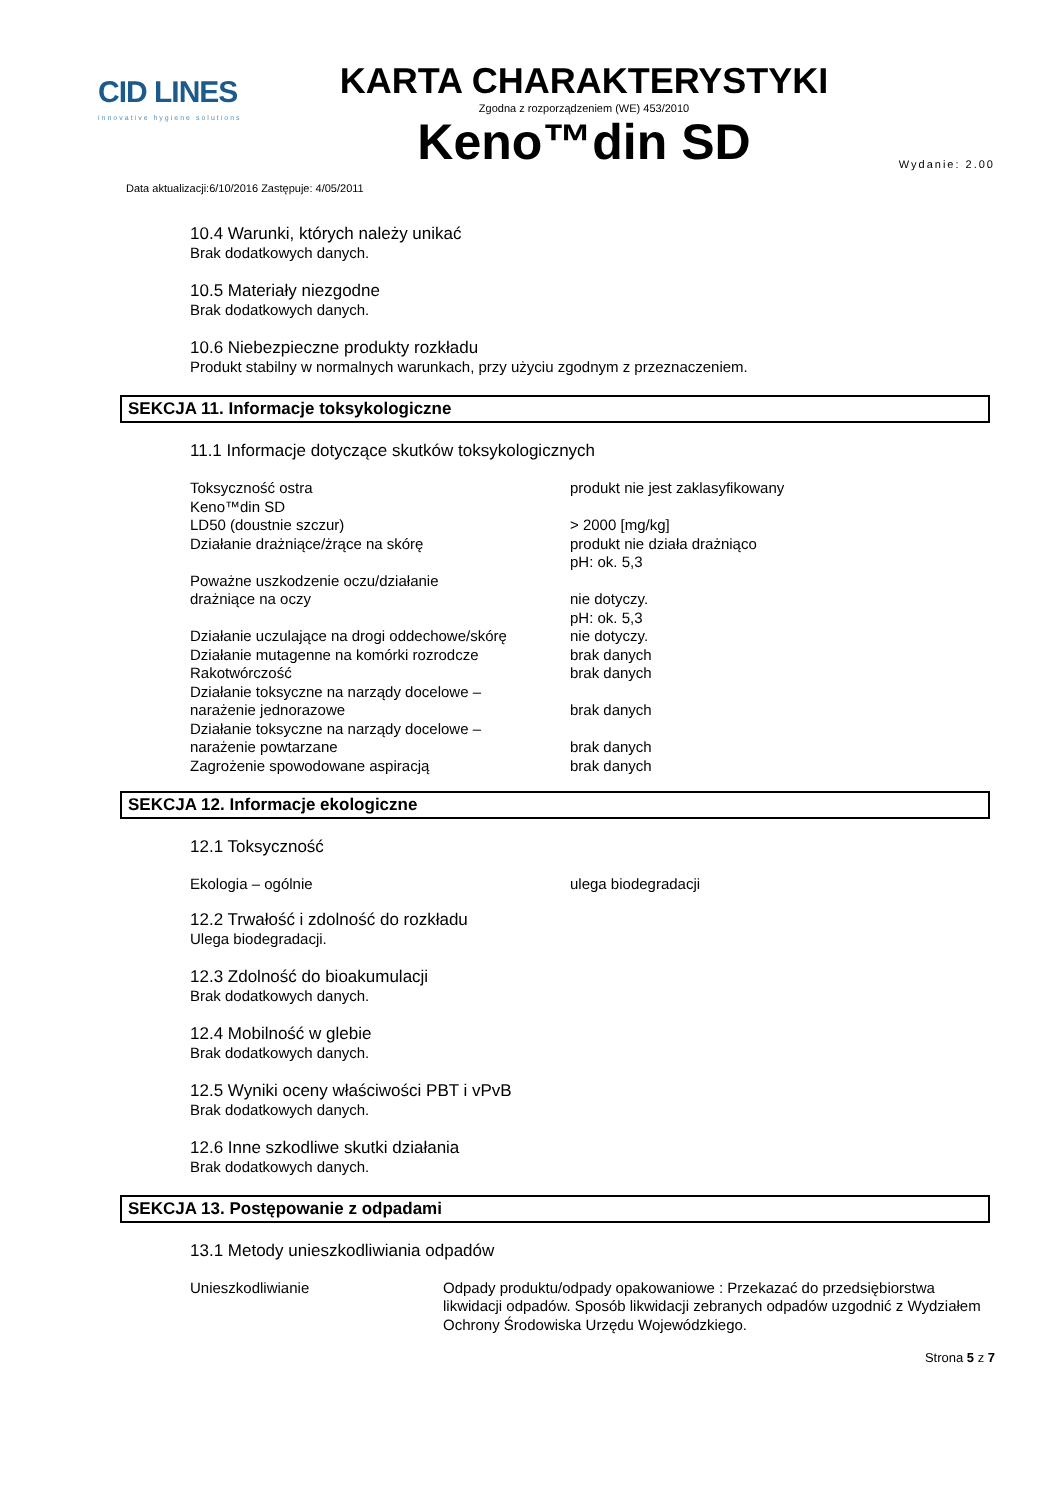CID LINES
innovative hygiene solutions
KARTA CHARAKTERYSTYKI
Zgodna z rozporządzeniem (WE) 453/2010
Keno™din SD
Data aktualizacji:6/10/2016 Zastępuje: 4/05/2011
Wydanie: 2.00
10.4 Warunki, których należy unikać
Brak dodatkowych danych.
10.5 Materiały niezgodne
Brak dodatkowych danych.
10.6 Niebezpieczne produkty rozkładu
Produkt stabilny w normalnych warunkach, przy użyciu zgodnym z przeznaczeniem.
SEKCJA 11. Informacje toksykologiczne
11.1 Informacje dotyczące skutków toksykologicznych
| Toksyczność ostra | produkt nie jest zaklasyfikowany |
| Keno™din SD | |
| LD50 (doustnie szczur) | > 2000 [mg/kg] |
| Działanie drażniące/żrące na skórę | produkt nie działa drażniąco pH: ok. 5,3 |
| Poważne uszkodzenie oczu/działanie drażniące na oczy | nie dotyczy. pH: ok. 5,3 |
| Działanie uczulające na drogi oddechowe/skórę | nie dotyczy. |
| Działanie mutagenne na komórki rozrodcze | brak danych |
| Rakotwórczość | brak danych |
| Działanie toksyczne na narządy docelowe – narażenie jednorazowe | brak danych |
| Działanie toksyczne na narządy docelowe – narażenie powtarzane | brak danych |
| Zagrożenie spowodowane aspiracją | brak danych |
SEKCJA 12. Informacje ekologiczne
12.1 Toksyczność
| Ekologia – ogólnie | ulega biodegradacji |
12.2 Trwałość i zdolność do rozkładu
Ulega biodegradacji.
12.3 Zdolność do bioakumulacji
Brak dodatkowych danych.
12.4 Mobilność w glebie
Brak dodatkowych danych.
12.5 Wyniki oceny właściwości PBT i vPvB
Brak dodatkowych danych.
12.6 Inne szkodliwe skutki działania
Brak dodatkowych danych.
SEKCJA 13. Postępowanie z odpadami
13.1 Metody unieszkodliwiania odpadów
| Unieszkodliwianie | Odpady produktu/odpady opakowaniowe : Przekazać do przedsiębiorstwa likwidacji odpadów. Sposób likwidacji zebranych odpadów uzgodnić z Wydziałem Ochrony Środowiska Urzędu Wojewódzkiego. |
Strona 5 z 7